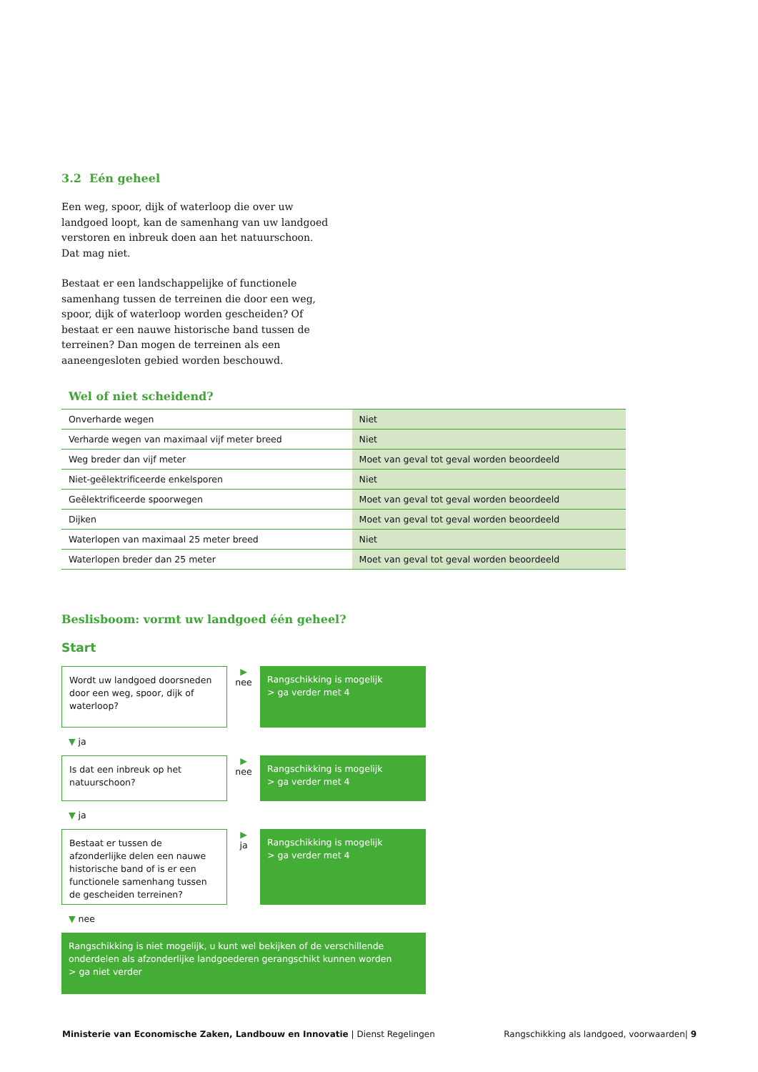3.2 Eén geheel
Een weg, spoor, dijk of waterloop die over uw landgoed loopt, kan de samenhang van uw landgoed verstoren en inbreuk doen aan het natuurschoon. Dat mag niet.
Bestaat er een landschappelijke of functionele samenhang tussen de terreinen die door een weg, spoor, dijk of waterloop worden gescheiden? Of bestaat er een nauwe historische band tussen de terreinen? Dan mogen de terreinen als een aaneengesloten gebied worden beschouwd.
Wel of niet scheidend?
| Onverharde wegen | Niet |
| Verharde wegen van maximaal vijf meter breed | Niet |
| Weg breder dan vijf meter | Moet van geval tot geval worden beoordeeld |
| Niet-geëlektrificeerde enkelsporen | Niet |
| Geëlektrificeerde spoorwegen | Moet van geval tot geval worden beoordeeld |
| Dijken | Moet van geval tot geval worden beoordeeld |
| Waterlopen van maximaal 25 meter breed | Niet |
| Waterlopen breder dan 25 meter | Moet van geval tot geval worden beoordeeld |
Beslisboom: vormt uw landgoed één geheel?
Start
Wordt uw landgoed doorsneden door een weg, spoor, dijk of waterloop?
▶
nee
Rangschikking is mogelijk
> ga verder met 4
▼ ja
Is dat een inbreuk op het natuurschoon?
▶
nee
Rangschikking is mogelijk
> ga verder met 4
▼ ja
Bestaat er tussen de afzonderlijke delen een nauwe historische band of is er een functionele samenhang tussen de gescheiden terreinen?
▶
ja
Rangschikking is mogelijk
> ga verder met 4
▼ nee
Rangschikking is niet mogelijk, u kunt wel bekijken of de verschillende onderdelen als afzonderlijke landgoederen gerangschikt kunnen worden
> ga niet verder
Ministerie van Economische Zaken, Landbouw en Innovatie | Dienst Regelingen
Rangschikking als landgoed, voorwaarden| 9